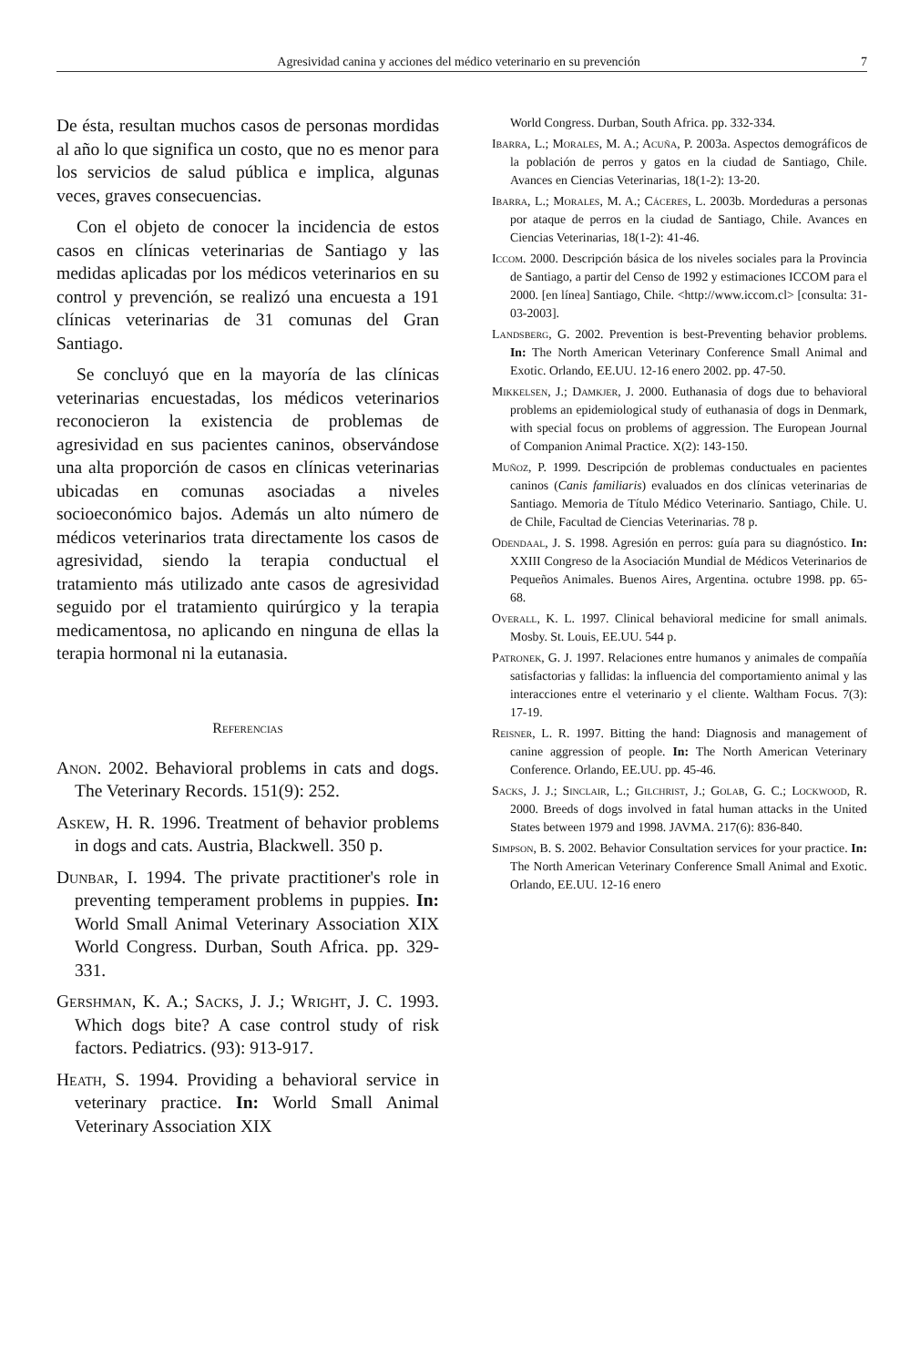Agresividad canina y acciones del médico veterinario en su prevención 7
De ésta, resultan muchos casos de personas mordidas al año lo que significa un costo, que no es menor para los servicios de salud pública e implica, algunas veces, graves consecuencias.
Con el objeto de conocer la incidencia de estos casos en clínicas veterinarias de Santiago y las medidas aplicadas por los médicos veterinarios en su control y prevención, se realizó una encuesta a 191 clínicas veterinarias de 31 comunas del Gran Santiago.
Se concluyó que en la mayoría de las clínicas veterinarias encuestadas, los médicos veterinarios reconocieron la existencia de problemas de agresividad en sus pacientes caninos, observándose una alta proporción de casos en clínicas veterinarias ubicadas en comunas asociadas a niveles socioeconómico bajos. Además un alto número de médicos veterinarios trata directamente los casos de agresividad, siendo la terapia conductual el tratamiento más utilizado ante casos de agresividad seguido por el tratamiento quirúrgico y la terapia medicamentosa, no aplicando en ninguna de ellas la terapia hormonal ni la eutanasia.
Referencias
Anon. 2002. Behavioral problems in cats and dogs. The Veterinary Records. 151(9): 252.
Askew, H. R. 1996. Treatment of behavior problems in dogs and cats. Austria, Blackwell. 350 p.
Dunbar, I. 1994. The private practitioner's role in preventing temperament problems in puppies. In: World Small Animal Veterinary Association XIX World Congress. Durban, South Africa. pp. 329-331.
Gershman, K. A.; Sacks, J. J.; Wright, J. C. 1993. Which dogs bite? A case control study of risk factors. Pediatrics. (93): 913-917.
Heath, S. 1994. Providing a behavioral service in veterinary practice. In: World Small Animal Veterinary Association XIX
World Congress. Durban, South Africa. pp. 332-334.
Ibarra, L.; Morales, M. A.; Acuña, P. 2003a. Aspectos demográficos de la población de perros y gatos en la ciudad de Santiago, Chile. Avances en Ciencias Veterinarias, 18(1-2): 13-20.
Ibarra, L.; Morales, M. A.; Cáceres, L. 2003b. Mordeduras a personas por ataque de perros en la ciudad de Santiago, Chile. Avances en Ciencias Veterinarias, 18(1-2): 41-46.
Iccom. 2000. Descripción básica de los niveles sociales para la Provincia de Santiago, a partir del Censo de 1992 y estimaciones ICCOM para el 2000. [en línea] Santiago, Chile. <http://www.iccom.cl> [consulta: 31-03-2003].
Landsberg, G. 2002. Prevention is best-Preventing behavior problems. In: The North American Veterinary Conference Small Animal and Exotic. Orlando, EE.UU. 12-16 enero 2002. pp. 47-50.
Mikkelsen, J.; Damkjer, J. 2000. Euthanasia of dogs due to behavioral problems an epidemiological study of euthanasia of dogs in Denmark, with special focus on problems of aggression. The European Journal of Companion Animal Practice. X(2): 143-150.
Muñoz, P. 1999. Descripción de problemas conductuales en pacientes caninos (Canis familiaris) evaluados en dos clínicas veterinarias de Santiago. Memoria de Título Médico Veterinario. Santiago, Chile. U. de Chile, Facultad de Ciencias Veterinarias. 78 p.
Odendaal, J. S. 1998. Agresión en perros: guía para su diagnóstico. In: XXIII Congreso de la Asociación Mundial de Médicos Veterinarios de Pequeños Animales. Buenos Aires, Argentina. octubre 1998. pp. 65-68.
Overall, K. L. 1997. Clinical behavioral medicine for small animals. Mosby. St. Louis, EE.UU. 544 p.
Patronek, G. J. 1997. Relaciones entre humanos y animales de compañía satisfactorias y fallidas: la influencia del comportamiento animal y las interacciones entre el veterinario y el cliente. Waltham Focus. 7(3): 17-19.
Reisner, L. R. 1997. Bitting the hand: Diagnosis and management of canine aggression of people. In: The North American Veterinary Conference. Orlando, EE.UU. pp. 45-46.
Sacks, J. J.; Sinclair, L.; Gilchrist, J.; Golab, G. C.; Lockwood, R. 2000. Breeds of dogs involved in fatal human attacks in the United States between 1979 and 1998. JAVMA. 217(6): 836-840.
Simpson, B. S. 2002. Behavior Consultation services for your practice. In: The North American Veterinary Conference Small Animal and Exotic. Orlando, EE.UU. 12-16 enero